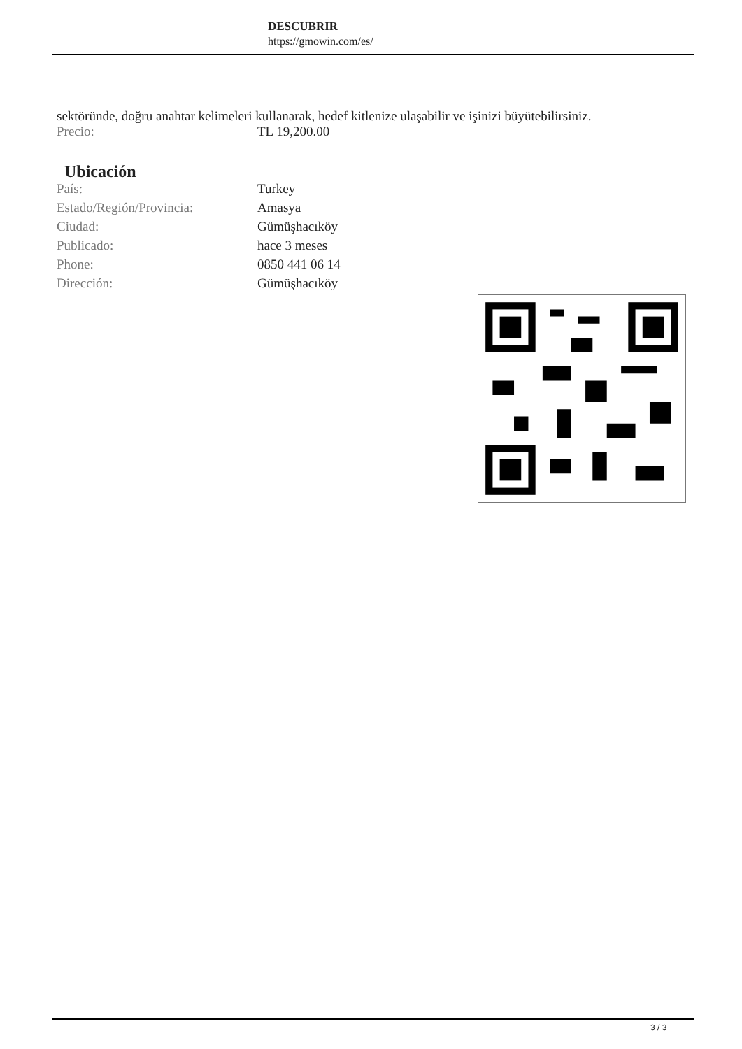DESCUBRIR
https://gmowin.com/es/
sektöründe, doğru anahtar kelimeleri kullanarak, hedef kitlenize ulaşabilir ve işinizi büyütebilirsiniz.
| Precio: | TL 19,200.00 |
Ubicación
| País: | Turkey |
| Estado/Región/Provincia: | Amasya |
| Ciudad: | Gümüşhacıköy |
| Publicado: | hace 3 meses |
| Phone: | 0850 441 06 14 |
| Dirección: | Gümüşhacıköy |
3 / 3